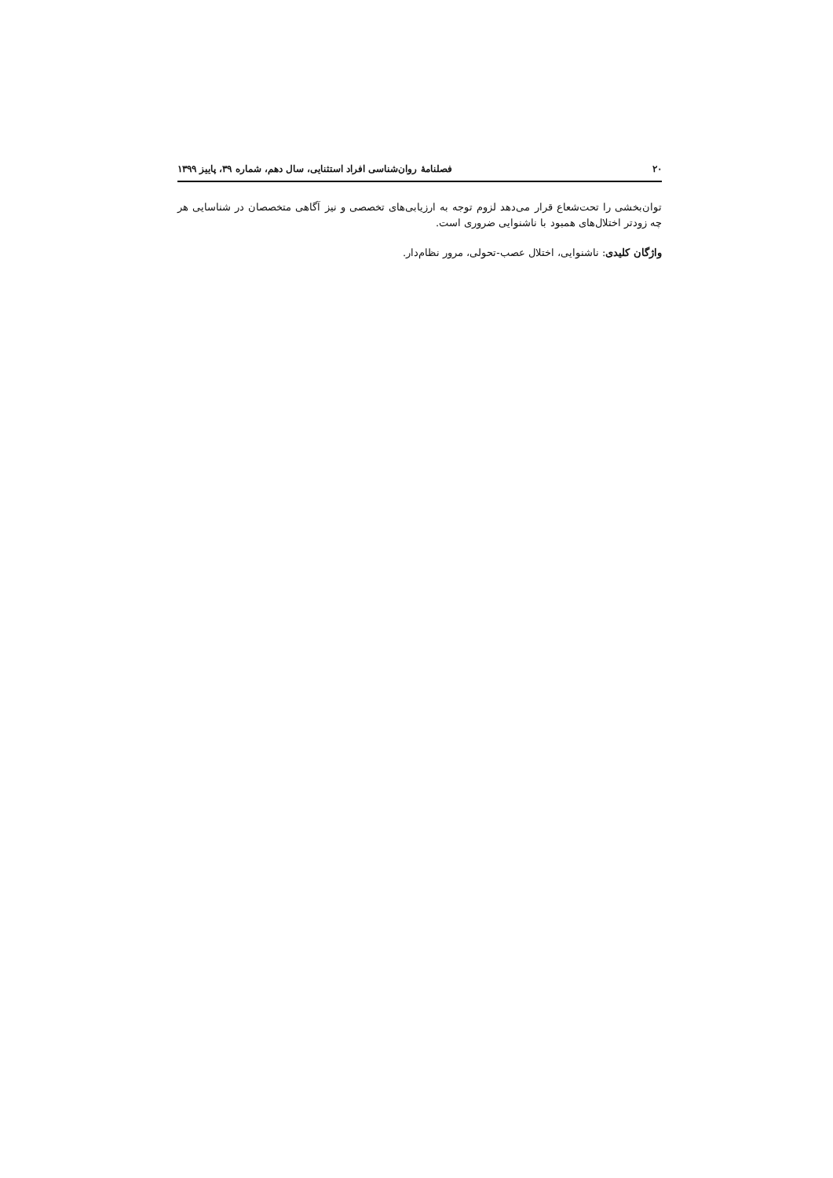۲۰ فصلنامهٔ روان‌شناسی افراد استثنایی، سال دهم، شماره ۳۹، پاییز ۱۳۹۹
توان‌بخشی را تحت‌شعاع قرار می‌دهد لزوم توجه به ارزیابی‌های تخصصی و نیز آگاهی متخصصان در شناسایی هر چه زودتر اختلال‌های همبود با ناشنوایی ضروری است.
واژگان کلیدی: ناشنوایی، اختلال عصب-تحولی، مرور نظام‌دار.